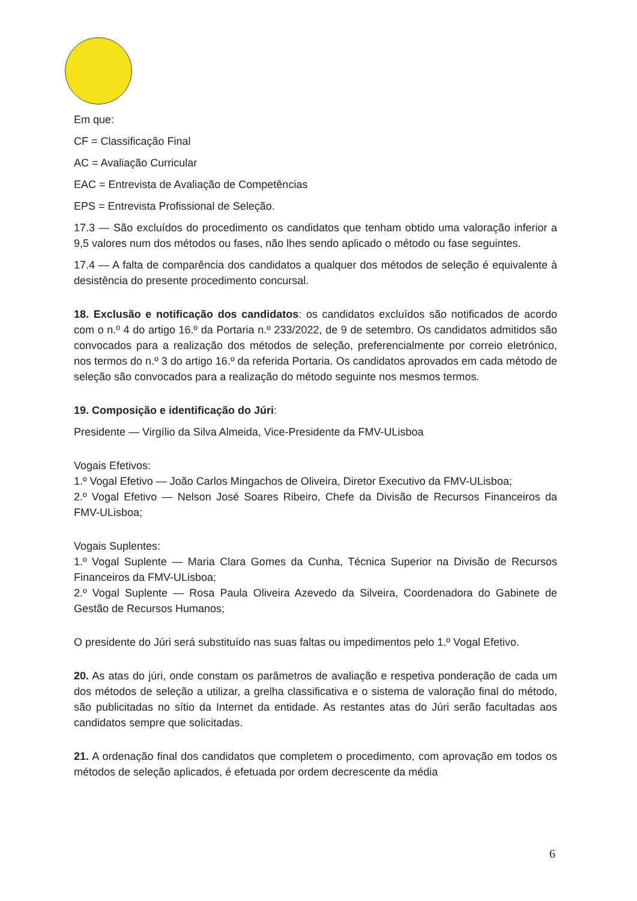Em que:
CF = Classificação Final
AC = Avaliação Curricular
EAC = Entrevista de Avaliação de Competências
EPS = Entrevista Profissional de Seleção.
17.3 — São excluídos do procedimento os candidatos que tenham obtido uma valoração inferior a 9,5 valores num dos métodos ou fases, não lhes sendo aplicado o método ou fase seguintes.
17.4 — A falta de comparência dos candidatos a qualquer dos métodos de seleção é equivalente à desistência do presente procedimento concursal.
18. Exclusão e notificação dos candidatos: os candidatos excluídos são notificados de acordo com o n.º 4 do artigo 16.º da Portaria n.º 233/2022, de 9 de setembro. Os candidatos admitidos são convocados para a realização dos métodos de seleção, preferencialmente por correio eletrónico, nos termos do n.º 3 do artigo 16.º da referida Portaria. Os candidatos aprovados em cada método de seleção são convocados para a realização do método seguinte nos mesmos termos.
19. Composição e identificação do Júri:
Presidente — Virgílio da Silva Almeida, Vice-Presidente da FMV-ULisboa
Vogais Efetivos:
1.º Vogal Efetivo — João Carlos Mingachos de Oliveira, Diretor Executivo da FMV-ULisboa;
2.º Vogal Efetivo — Nelson José Soares Ribeiro, Chefe da Divisão de Recursos Financeiros da FMV-ULisboa;
Vogais Suplentes:
1.º Vogal Suplente — Maria Clara Gomes da Cunha, Técnica Superior na Divisão de Recursos Financeiros da FMV-ULisboa;
2.º Vogal Suplente — Rosa Paula Oliveira Azevedo da Silveira, Coordenadora do Gabinete de Gestão de Recursos Humanos;
O presidente do Júri será substituído nas suas faltas ou impedimentos pelo 1.º Vogal Efetivo.
20. As atas do júri, onde constam os parâmetros de avaliação e respetiva ponderação de cada um dos métodos de seleção a utilizar, a grelha classificativa e o sistema de valoração final do método, são publicitadas no sítio da Internet da entidade. As restantes atas do Júri serão facultadas aos candidatos sempre que solicitadas.
21. A ordenação final dos candidatos que completem o procedimento, com aprovação em todos os métodos de seleção aplicados, é efetuada por ordem decrescente da média
6